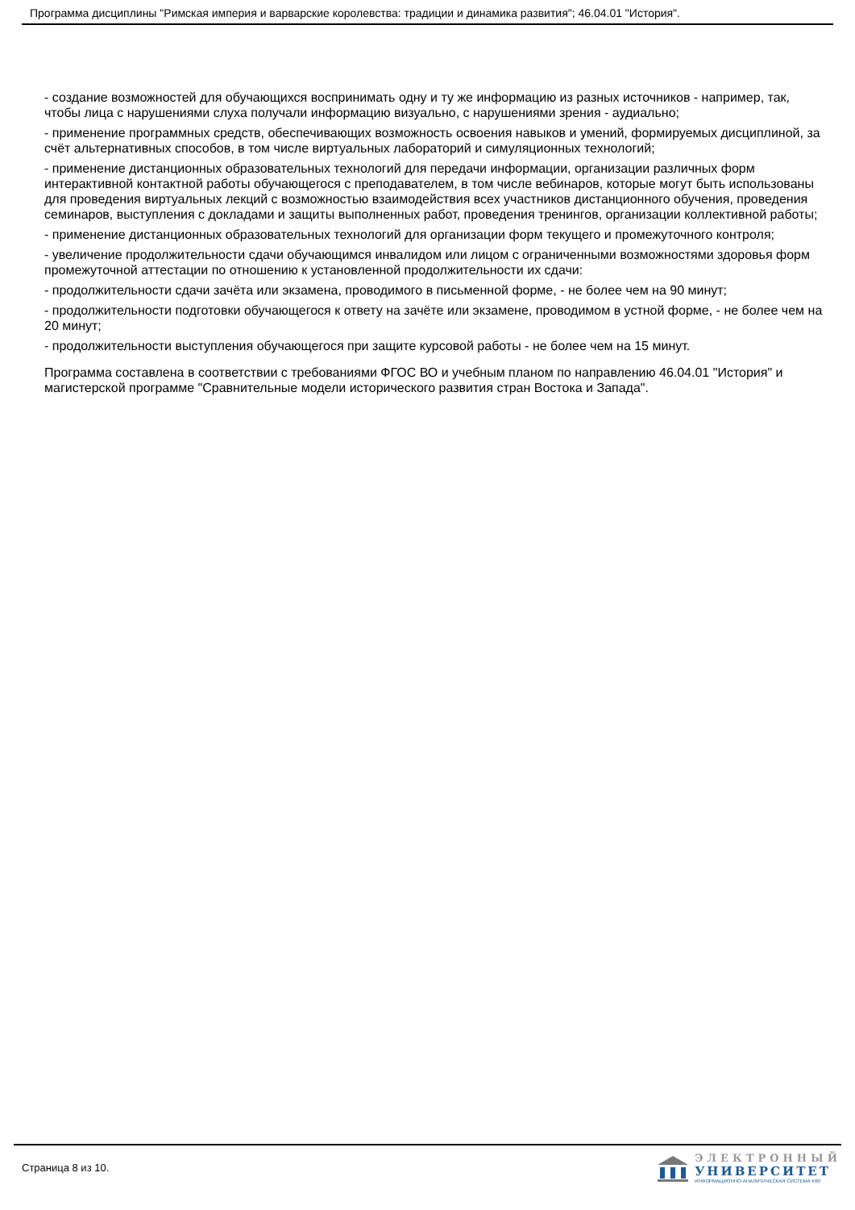Программа дисциплины "Римская империя и варварские королевства: традиции и динамика развития"; 46.04.01 "История".
- создание возможностей для обучающихся воспринимать одну и ту же информацию из разных источников - например, так, чтобы лица с нарушениями слуха получали информацию визуально, с нарушениями зрения - аудиально;
- применение программных средств, обеспечивающих возможность освоения навыков и умений, формируемых дисциплиной, за счёт альтернативных способов, в том числе виртуальных лабораторий и симуляционных технологий;
- применение дистанционных образовательных технологий для передачи информации, организации различных форм интерактивной контактной работы обучающегося с преподавателем, в том числе вебинаров, которые могут быть использованы для проведения виртуальных лекций с возможностью взаимодействия всех участников дистанционного обучения, проведения семинаров, выступления с докладами и защиты выполненных работ, проведения тренингов, организации коллективной работы;
- применение дистанционных образовательных технологий для организации форм текущего и промежуточного контроля;
- увеличение продолжительности сдачи обучающимся инвалидом или лицом с ограниченными возможностями здоровья форм промежуточной аттестации по отношению к установленной продолжительности их сдачи:
- продолжительности сдачи зачёта или экзамена, проводимого в письменной форме, - не более чем на 90 минут;
- продолжительности подготовки обучающегося к ответу на зачёте или экзамене, проводимом в устной форме, - не более чем на 20 минут;
- продолжительности выступления обучающегося при защите курсовой работы - не более чем на 15 минут.
Программа составлена в соответствии с требованиями ФГОС ВО и учебным планом по направлению 46.04.01 "История" и магистерской программе "Сравнительные модели исторического развития стран Востока и Запада".
Страница 8 из 10.
ЭЛЕКТРОННЫЙ
УНИВЕРСИТЕТ
ИНФОРМАЦИОННО-АНАЛИТИЧЕСКАЯ СИСТЕМА КФУ